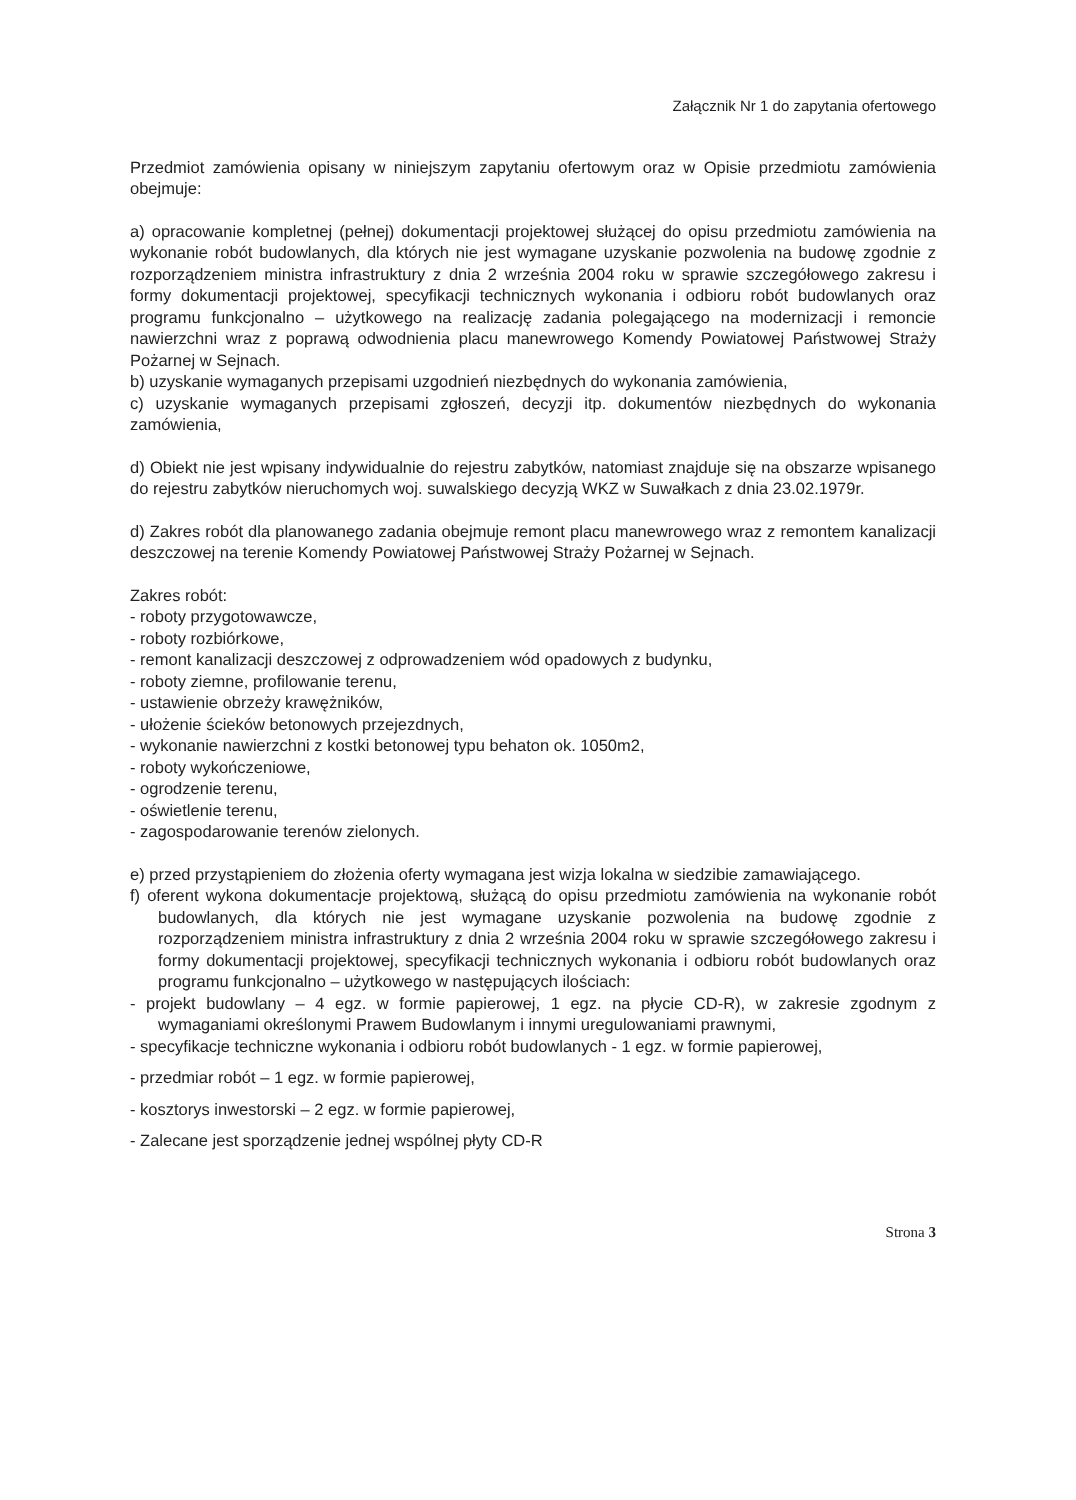Załącznik Nr 1 do zapytania ofertowego
Przedmiot zamówienia opisany w niniejszym zapytaniu ofertowym oraz w Opisie przedmiotu zamówienia obejmuje:
a) opracowanie kompletnej (pełnej) dokumentacji projektowej służącej do opisu przedmiotu zamówienia na wykonanie robót budowlanych, dla których nie jest wymagane uzyskanie pozwolenia na budowę zgodnie z rozporządzeniem ministra infrastruktury z dnia 2 września 2004 roku w sprawie szczegółowego zakresu i formy dokumentacji projektowej, specyfikacji technicznych wykonania i odbioru robót budowlanych oraz programu funkcjonalno – użytkowego na realizację zadania polegającego na modernizacji i remoncie nawierzchni wraz z poprawą odwodnienia placu manewrowego Komendy Powiatowej Państwowej Straży Pożarnej w Sejnach.
b) uzyskanie wymaganych przepisami uzgodnień niezbędnych do wykonania zamówienia,
c) uzyskanie wymaganych przepisami zgłoszeń, decyzji itp. dokumentów niezbędnych do wykonania zamówienia,
d) Obiekt nie jest wpisany indywidualnie do rejestru zabytków, natomiast znajduje się na obszarze wpisanego do rejestru zabytków nieruchomych woj. suwalskiego decyzją WKZ w Suwałkach z dnia 23.02.1979r.
d) Zakres robót dla planowanego zadania obejmuje remont placu manewrowego wraz z remontem kanalizacji deszczowej na terenie Komendy Powiatowej Państwowej Straży Pożarnej w Sejnach.
Zakres robót:
- roboty przygotowawcze,
- roboty rozbiórkowe,
- remont kanalizacji deszczowej z odprowadzeniem wód opadowych z budynku,
- roboty ziemne, profilowanie terenu,
- ustawienie obrzeży krawężników,
- ułożenie ścieków betonowych przejezdnych,
- wykonanie nawierzchni z kostki betonowej typu behaton ok. 1050m2,
- roboty wykończeniowe,
- ogrodzenie terenu,
- oświetlenie terenu,
- zagospodarowanie terenów zielonych.
e) przed przystąpieniem do złożenia oferty wymagana jest wizja lokalna w siedzibie zamawiającego.
f) oferent wykona dokumentacje projektową, służącą do opisu przedmiotu zamówienia na wykonanie robót budowlanych, dla których nie jest wymagane uzyskanie pozwolenia na budowę zgodnie z rozporządzeniem ministra infrastruktury z dnia 2 września 2004 roku w sprawie szczegółowego zakresu i formy dokumentacji projektowej, specyfikacji technicznych wykonania i odbioru robót budowlanych oraz programu funkcjonalno – użytkowego w następujących ilościach:
- projekt budowlany – 4 egz. w formie papierowej, 1 egz. na płycie CD-R), w zakresie zgodnym z wymaganiami określonymi Prawem Budowlanym i innymi uregulowaniami prawnymi,
- specyfikacje techniczne wykonania i odbioru robót budowlanych - 1 egz. w formie papierowej,
- przedmiar robót – 1 egz. w formie papierowej,
- kosztorys inwestorski – 2 egz. w formie papierowej,
- Zalecane jest sporządzenie jednej wspólnej płyty CD-R
Strona 3